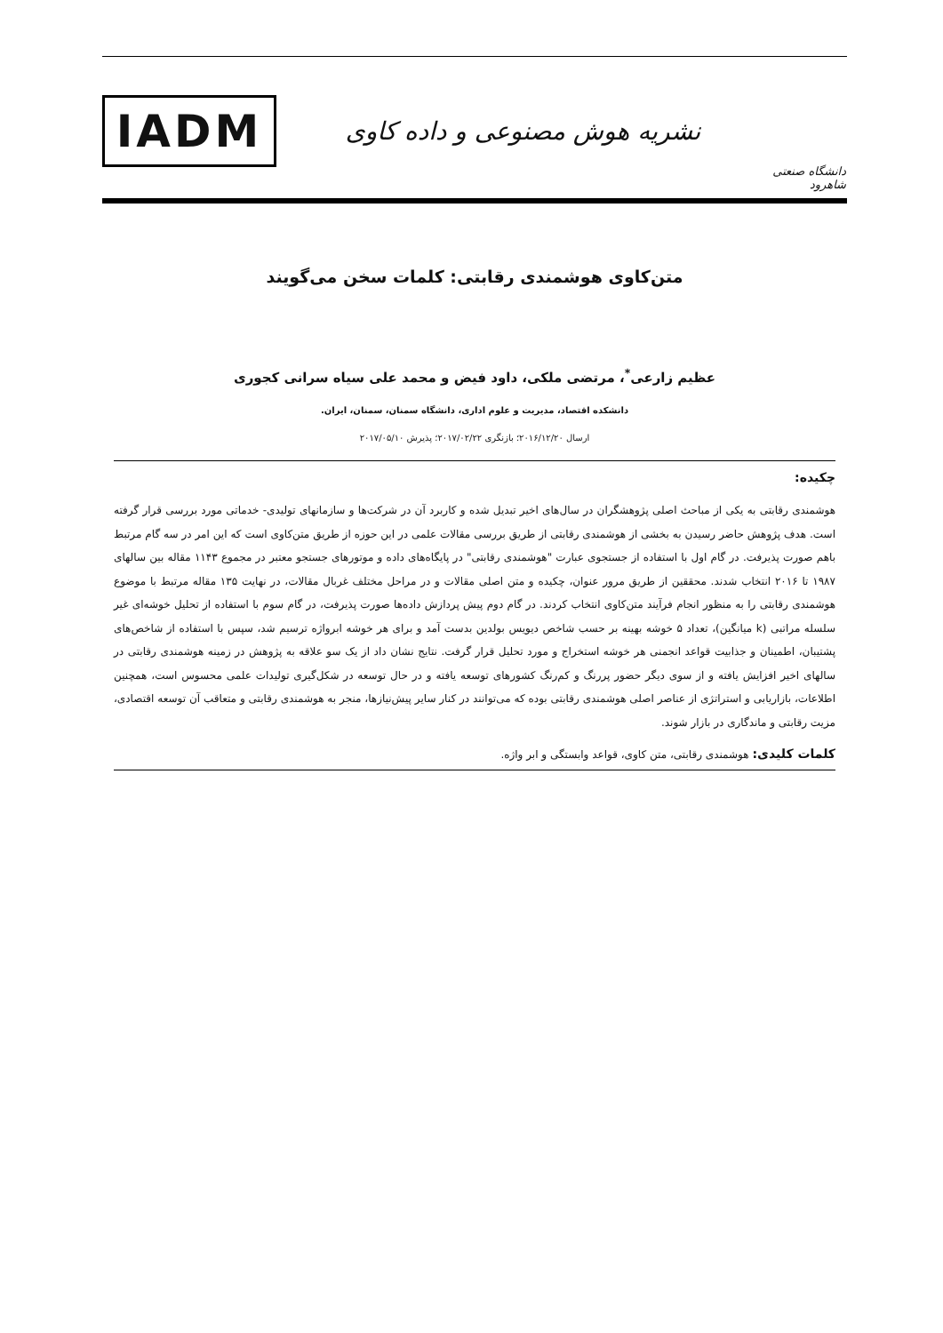دانشگاه صنعتی شاهرود
نشریه هوش مصنوعی و داده کاوی
IADM
متن‌کاوی هوشمندی رقابتی: کلمات سخن می‌گویند
عظیم زارعی<sup>*</sup>، مرتضی ملکی، داود فیض و محمد علی سیاه سرانی کجوری
دانشکده اقتصاد، مدیریت و علوم اداری، دانشگاه سمنان، سمنان، ایران.
ارسال ۲۰۱۶/۱۲/۲۰؛ بازنگری ۲۰۱۷/۰۲/۲۲؛ پذیرش ۲۰۱۷/۰۵/۱۰
چکیده:
هوشمندی رقابتی به یکی از مباحث اصلی پژوهشگران در سال‌های اخیر تبدیل شده و کاربرد آن در شرکت‌ها و سازمانهای تولیدی- خدماتی مورد بررسی قرار گرفته است. هدف پژوهش حاضر رسیدن به بخشی از هوشمندی رقابتی از طریق بررسی مقالات علمی در این حوزه از طریق متن‌کاوی است که این امر در سه گام مرتبط باهم صورت پذیرفت. در گام اول با استفاده از جستجوی عبارت "هوشمندی رقابتی" در پایگاه‌های داده و موتورهای جستجو معتبر در مجموع ۱۱۴۳ مقاله بین سالهای ۱۹۸۷ تا ۲۰۱۶ انتخاب شدند. محققین از طریق مرور عنوان، چکیده و متن اصلی مقالات و در مراحل مختلف غربال مقالات، در نهایت ۱۳۵ مقاله مرتبط با موضوع هوشمندی رقابتی را به منظور انجام فرآیند متن‌کاوی انتخاب کردند. در گام دوم پیش پردازش داده‌ها صورت پذیرفت، در گام سوم با استفاده از تحلیل خوشه‌ای غیر سلسله مراتبی (k میانگین)، تعداد ۵ خوشه بهینه بر حسب شاخص دیویس بولدین بدست آمد و برای هر خوشه ابرواژه ترسیم شد، سپس با استفاده از شاخص‌های پشتیبان، اطمینان و جذابیت قواعد انجمنی هر خوشه استخراج و مورد تحلیل قرار گرفت. نتایج نشان داد از یک سو علاقه به پژوهش در زمینه هوشمندی رقابتی در سالهای اخیر افزایش یافته و از سوی دیگر حضور پررنگ و کم‌رنگ کشورهای توسعه یافته و در حال توسعه در شکل‌گیری تولیدات علمی محسوس است، همچنین اطلاعات، بازاریابی و استراتژی از عناصر اصلی هوشمندی رقابتی بوده که می‌توانند در کنار سایر پیش‌نیازها، منجر به هوشمندی رقابتی و متعاقب آن توسعه اقتصادی، مزیت رقابتی و ماندگاری در بازار شوند.
کلمات کلیدی: هوشمندی رقابتی، متن کاوی، قواعد وابستگی و ابر واژه.